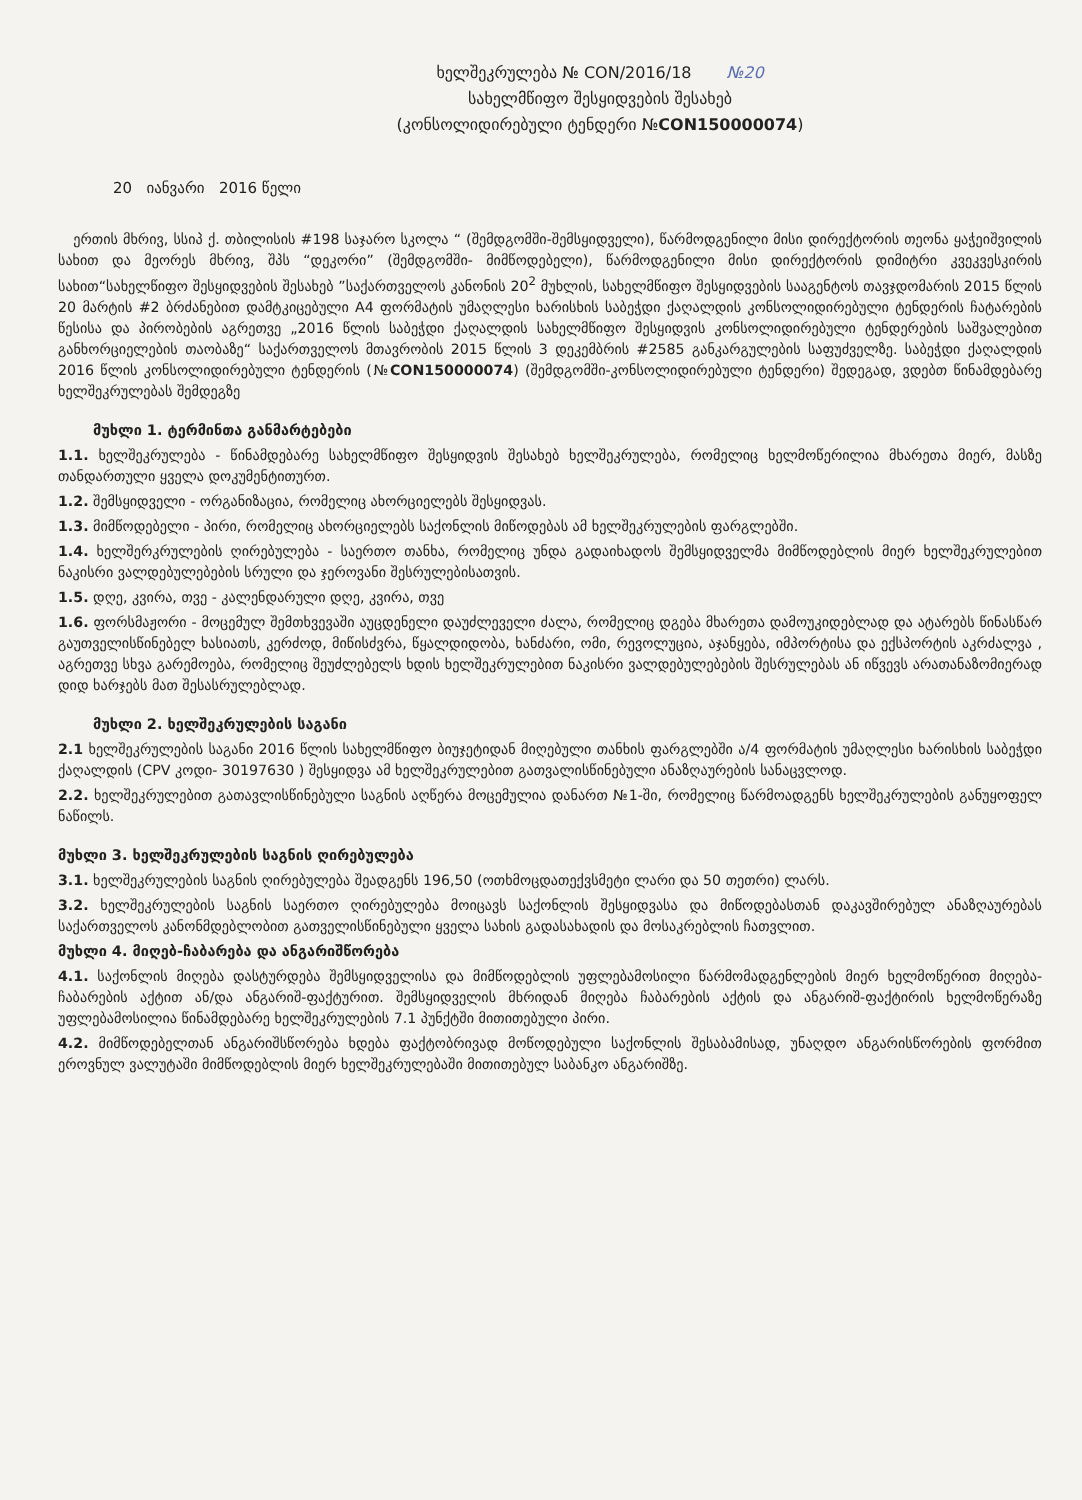ხელშეკრულება № CON/2016/18 №20
სახელმწიფო შესყიდვების შესახებ
(კონსოლიდირებული ტენდერი №CON150000074)
20 იანვარი 2016 წელი
ერთის მხრივ, სსიპ ქ. თბილისის #198 საჯარო სკოლა “ (შემდგომში-შემსყიდველი), წარმოდგენილი მისი დირექტორის თეონა ყაჭეიშვილის სახით და მეორეს მხრივ, შპს “დეკორი” (შემდგომში- მიმწოდებელი), წარმოდგენილი მისი დირექტორის დიმიტრი კვეკვესკირის სახით“სახელწიფო შესყიდვების შესახებ ”საქართველოს კანონის 20<sup>2</sup> მუხლის, სახელმწიფო შესყიდვების სააგენტოს თავჯდომარის 2015 წლის 20 მარტის #2 ბრძანებით დამტკიცებული A4 ფორმატის უმაღლესი ხარისხის საბეჭდი ქაღალდის კონსოლიდირებული ტენდერის ჩატარების წესისა და პირობების აგრეთვე „2016 წლის საბეჭდი ქაღალდის სახელმწიფო შესყიდვის კონსოლიდირებული ტენდერების საშვალებით განხორციელების თაობაზე“ საქართველოს მთავრობის 2015 წლის 3 დეკემბრის #2585 განკარგულების საფუძველზე. საბეჭდი ქაღალდის 2016 წლის კონსოლიდირებული ტენდერის (№CON150000074) (შემდგომში-კონსოლიდირებული ტენდერი) შედეგად, ვდებთ წინამდებარე ხელშეკრულებას შემდეგზე
მუხლი 1. ტერმინთა განმარტებები
1.1. ხელშეკრულება - წინამდებარე სახელმწიფო შესყიდვის შესახებ ხელშეკრულება, რომელიც ხელმოწერილია მხარეთა მიერ, მასზე თანდართული ყველა დოკუმენტითურთ.
1.2. შემსყიდველი - ორგანიზაცია, რომელიც ახორციელებს შესყიდვას.
1.3. მიმწოდებელი - პირი, რომელიც ახორციელებს საქონლის მიწოდებას ამ ხელშეკრულების ფარგლებში.
1.4. ხელშერკრულების ღირებულება - საერთო თანხა, რომელიც უნდა გადაიხადოს შემსყიდველმა მიმწოდებლის მიერ ხელშეკრულებით ნაკისრი ვალდებულებების სრული და ჯეროვანი შესრულებისათვის.
1.5. დღე, კვირა, თვე - კალენდარული დღე, კვირა, თვე
1.6. ფორსმაჟორი - მოცემულ შემთხვევაში აუცდენელი დაუძლეველი ძალა, რომელიც დგება მხარეთა დამოუკიდებლად და ატარებს წინასწარ გაუთველისწინებელ ხასიათს, კერძოდ, მიწისძვრა, წყალდიდობა, ხანძარი, ომი, რევოლუცია, აჯანყება, იმპორტისა და ექსპორტის აკრძალვა , აგრეთვე სხვა გარემოება, რომელიც შეუძლებელს ხდის ხელშეკრულებით ნაკისრი ვალდებულებების შესრულებას ან იწვევს არათანაზომიერად დიდ ხარჯებს მათ შესასრულებლად.
მუხლი 2. ხელშეკრულების საგანი
2.1 ხელშეკრულების საგანი 2016 წლის სახელმწიფო ბიუჯეტიდან მიღებული თანხის ფარგლებში ა/4 ფორმატის უმაღლესი ხარისხის საბეჭდი ქაღალდის (CPV კოდი- 30197630 ) შესყიდვა ამ ხელშეკრულებით გათვალისწინებული ანაზღაურების სანაცვლოდ.
2.2. ხელშეკრულებით გათავლისწინებული საგნის აღწერა მოცემულია დანართ №1-ში, რომელიც წარმოადგენს ხელშეკრულების განუყოფელ ნაწილს.
მუხლი 3. ხელშეკრულების საგნის ღირებულება
3.1. ხელშეკრულების საგნის ღირებულება შეადგენს 196,50 (ოთხმოცდათექვსმეტი ლარი და 50 თეთრი) ლარს.
3.2. ხელშეკრულების საგნის საერთო ღირებულება მოიცავს საქონლის შესყიდვასა და მიწოდებასთან დაკავშირებულ ანაზღაურებას საქართველოს კანონმდებლობით გათველისწინებული ყველა სახის გადასახადის და მოსაკრებლის ჩათვლით.
მუხლი 4. მიღებ-ჩაბარება და ანგარიშწორება
4.1. საქონლის მიღება დასტურდება შემსყიდველისა და მიმწოდებლის უფლებამოსილი წარმომადგენლების მიერ ხელმოწერით მიღება-ჩაბარების აქტით ან/და ანგარიშ-ფაქტურით. შემსყიდველის მხრიდან მიღება ჩაბარების აქტის და ანგარიშ-ფაქტირის ხელმოწერაზე უფლებამოსილია წინამდებარე ხელშეკრულების 7.1 პუნქტში მითითებული პირი.
4.2. მიმწოდებელთან ანგარიშსწორება ხდება ფაქტობრივად მოწოდებული საქონლის შესაბამისად, უნაღდო ანგარისწორების ფორმით ეროვნულ ვალუტაში მიმწოდებლის მიერ ხელშეკრულებაში მითითებულ საბანკო ანგარიშზე.